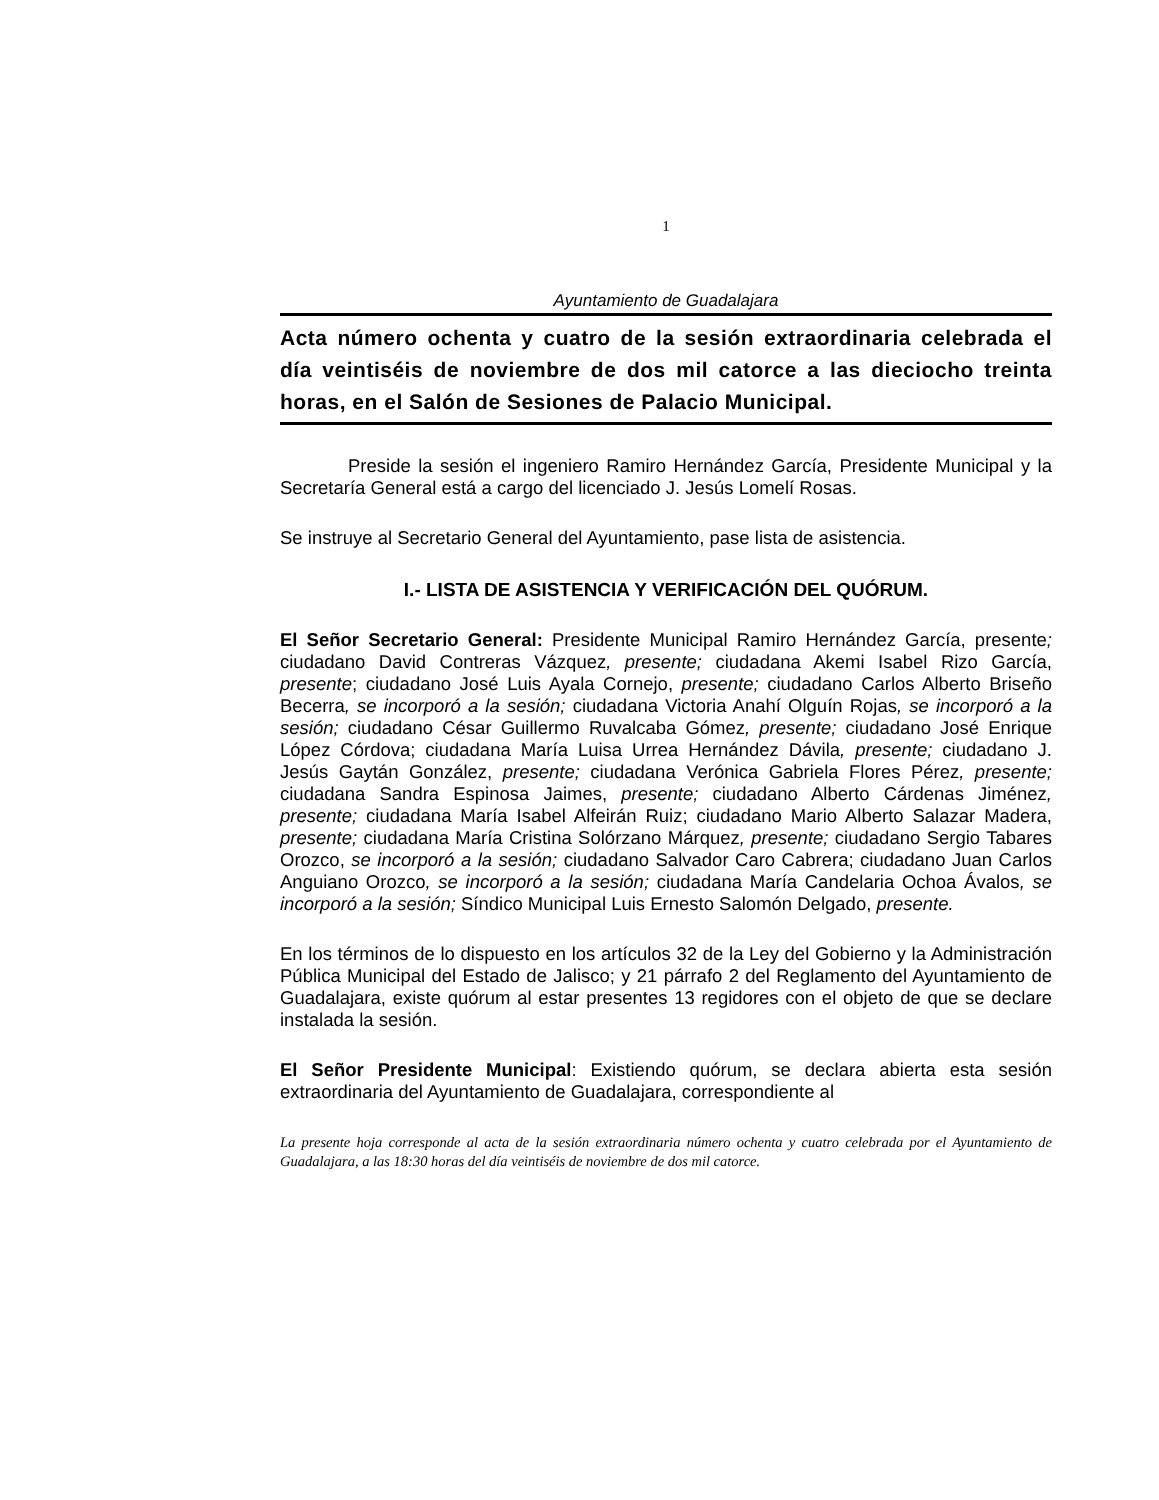1
Ayuntamiento de Guadalajara
Acta número ochenta y cuatro de la sesión extraordinaria celebrada el día veintiséis de noviembre de dos mil catorce a las dieciocho treinta horas, en el Salón de Sesiones de Palacio Municipal.
Preside la sesión el ingeniero Ramiro Hernández García, Presidente Municipal y la Secretaría General está a cargo del licenciado J. Jesús Lomelí Rosas.
Se instruye al Secretario General del Ayuntamiento, pase lista de asistencia.
I.- LISTA DE ASISTENCIA Y VERIFICACIÓN DEL QUÓRUM.
El Señor Secretario General: Presidente Municipal Ramiro Hernández García, presente; ciudadano David Contreras Vázquez, presente; ciudadana Akemi Isabel Rizo García, presente; ciudadano José Luis Ayala Cornejo, presente; ciudadano Carlos Alberto Briseño Becerra, se incorporó a la sesión; ciudadana Victoria Anahí Olguín Rojas, se incorporó a la sesión; ciudadano César Guillermo Ruvalcaba Gómez, presente; ciudadano José Enrique López Córdova; ciudadana María Luisa Urrea Hernández Dávila, presente; ciudadano J. Jesús Gaytán González, presente; ciudadana Verónica Gabriela Flores Pérez, presente; ciudadana Sandra Espinosa Jaimes, presente; ciudadano Alberto Cárdenas Jiménez, presente; ciudadana María Isabel Alfeirán Ruiz; ciudadano Mario Alberto Salazar Madera, presente; ciudadana María Cristina Solórzano Márquez, presente; ciudadano Sergio Tabares Orozco, se incorporó a la sesión; ciudadano Salvador Caro Cabrera; ciudadano Juan Carlos Anguiano Orozco, se incorporó a la sesión; ciudadana María Candelaria Ochoa Ávalos, se incorporó a la sesión; Síndico Municipal Luis Ernesto Salomón Delgado, presente.
En los términos de lo dispuesto en los artículos 32 de la Ley del Gobierno y la Administración Pública Municipal del Estado de Jalisco; y 21 párrafo 2 del Reglamento del Ayuntamiento de Guadalajara, existe quórum al estar presentes 13 regidores con el objeto de que se declare instalada la sesión.
El Señor Presidente Municipal: Existiendo quórum, se declara abierta esta sesión extraordinaria del Ayuntamiento de Guadalajara, correspondiente al
La presente hoja corresponde al acta de la sesión extraordinaria número ochenta y cuatro celebrada por el Ayuntamiento de Guadalajara, a las 18:30 horas del día veintiséis de noviembre de dos mil catorce.